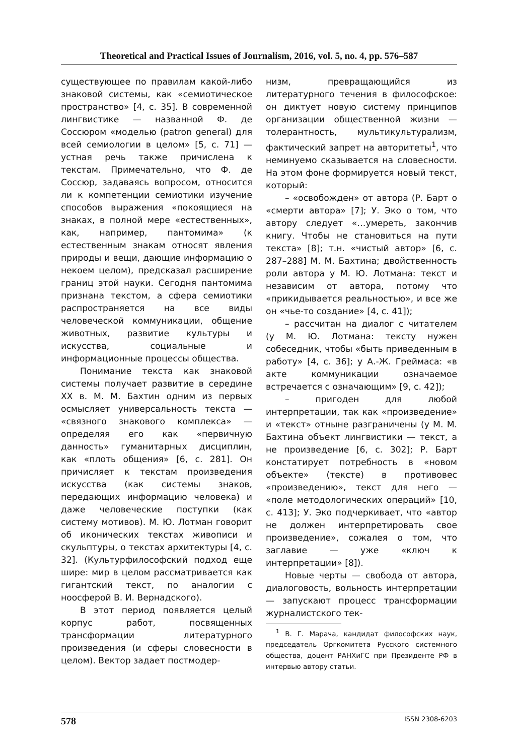Theoretical and Practical Issues of Journalism, 2016, vol. 5, no. 4, pp. 576–587
существующее по правилам какой-либо знаковой системы, как «семиотическое пространство» [4, с. 35]. В современной лингвистике — названной Ф. де Соссюром «моделью (patron general) для всей семиологии в целом» [5, с. 71] — устная речь также причислена к текстам. Примечательно, что Ф. де Соссюр, задаваясь вопросом, относится ли к компетенции семиотики изучение способов выражения «покоящиеся на знаках, в полной мере «естественных», как, например, пантомима» (к естественным знакам относят явления природы и вещи, дающие информацию о некоем целом), предсказал расширение границ этой науки. Сегодня пантомима признана текстом, а сфера семиотики распространяется на все виды человеческой коммуникации, общение животных, развитие культуры и искусства, социальные и информационные процессы общества.
Понимание текста как знаковой системы получает развитие в середине XX в. М. М. Бахтин одним из первых осмысляет универсальность текста — «связного знакового комплекса» — определяя его как «первичную данность» гуманитарных дисциплин, как «плоть общения» [6, с. 281]. Он причисляет к текстам произведения искусства (как системы знаков, передающих информацию человека) и даже человеческие поступки (как систему мотивов). М. Ю. Лотман говорит об иконических текстах живописи и скульптуры, о текстах архитектуры [4, с. 32]. (Культурфилософский подход еще шире: мир в целом рассматривается как гигантский текст, по аналогии с ноосферой В. И. Вернадского).
В этот период появляется целый корпус работ, посвященных трансформации литературного произведения (и сферы словесности в целом). Вектор задает постмодер-
низм, превращающийся из литературного течения в философское: он диктует новую систему принципов организации общественной жизни — толерантность, мультикультурализм, фактический запрет на авторитеты<sup>1</sup>, что неминуемо сказывается на словесности. На этом фоне формируется новый текст, который:
– «освобожден» от автора (Р. Барт о «смерти автора» [7]; У. Эко о том, что автору следует «…умереть, закончив книгу. Чтобы не становиться на пути текста» [8]; т.н. «чистый автор» [6, с. 287–288] М. М. Бахтина; двойственность роли автора у М. Ю. Лотмана: текст и независим от автора, потому что «прикидывается реальностью», и все же он «чье-то создание» [4, с. 41]);
– рассчитан на диалог с читателем (у М. Ю. Лотмана: тексту нужен собеседник, чтобы «быть приведенным в работу» [4, с. 36]; у А.-Ж. Греймаса: «в акте коммуникации означаемое встречается с означающим» [9, с. 42]);
– пригоден для любой интерпретации, так как «произведение» и «текст» отныне разграничены (у М. М. Бахтина объект лингвистики — текст, а не произведение [6, с. 302]; Р. Барт констатирует потребность в «новом объекте» (тексте) в противовес «произведению», текст для него — «поле методологических операций» [10, с. 413]; У. Эко подчеркивает, что «автор не должен интерпретировать свое произведение», сожалея о том, что заглавие — уже «ключ к интерпретации» [8]).
Новые черты — свобода от автора, диалоговость, вольность интерпретации — запускают процесс трансформации журналистского тек-
<sup>1</sup> В. Г. Марача, кандидат философских наук, председатель Оргкомитета Русского системного общества, доцент РАНХиГС при Президенте РФ в интервью автору статьи.
578 ISSN 2308-6203